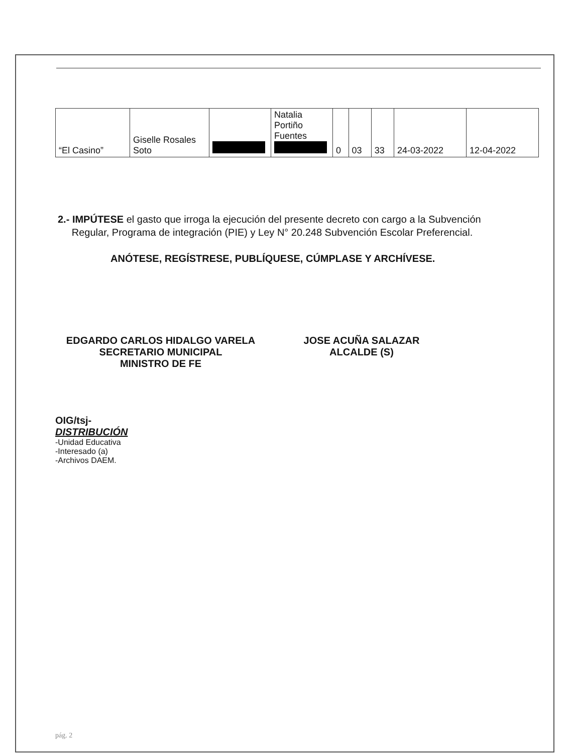| “El Casino” | Giselle Rosales Soto | | Natalia Portiño Fuentes | 0 | 03 | 33 | 24-03-2022 | 12-04-2022 |
2.- IMPÚTESE el gasto que irroga la ejecución del presente decreto con cargo a la Subvención
Regular, Programa de integración (PIE) y Ley N° 20.248 Subvención Escolar Preferencial.
ANÓTESE, REGÍSTRESE, PUBLÍQUESE, CÚMPLASE Y ARCHÍVESE.
EDGARDO CARLOS HIDALGO VARELA
SECRETARIO MUNICIPAL
MINISTRO DE FE
JOSE ACUÑA SALAZAR
ALCALDE (S)
OIG/tsj-
DISTRIBUCIÓN
-Unidad Educativa
-Interesado (a)
-Archivos DAEM.
pág. 2